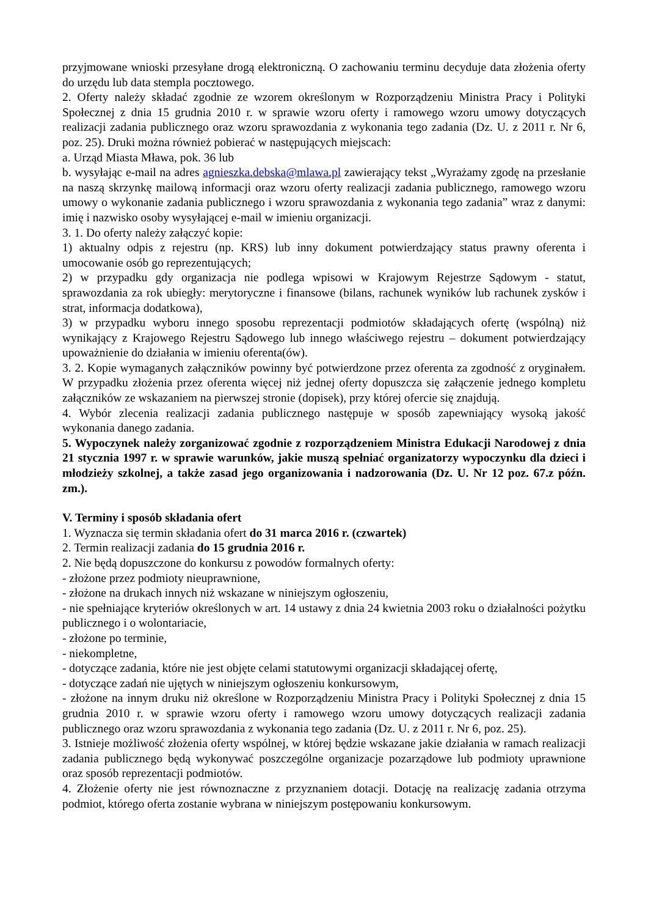przyjmowane wnioski przesyłane drogą elektroniczną. O zachowaniu terminu decyduje data złożenia oferty do urzędu lub data stempla pocztowego.
2. Oferty należy składać zgodnie ze wzorem określonym w Rozporządzeniu Ministra Pracy i Polityki Społecznej z dnia 15 grudnia 2010 r. w sprawie wzoru oferty i ramowego wzoru umowy dotyczących realizacji zadania publicznego oraz wzoru sprawozdania z wykonania tego zadania (Dz. U. z 2011 r. Nr 6, poz. 25). Druki można również pobierać w następujących miejscach:
a. Urząd Miasta Mława, pok. 36 lub
b. wysyłając e-mail na adres agnieszka.debska@mlawa.pl zawierający tekst „Wyrażamy zgodę na przesłanie na naszą skrzynkę mailową informacji oraz wzoru oferty realizacji zadania publicznego, ramowego wzoru umowy o wykonanie zadania publicznego i wzoru sprawozdania z wykonania tego zadania” wraz z danymi: imię i nazwisko osoby wysyłającej e-mail w imieniu organizacji.
3. 1. Do oferty należy załączyć kopie:
1) aktualny odpis z rejestru (np. KRS) lub inny dokument potwierdzający status prawny oferenta i umocowanie osób go reprezentujących;
2) w przypadku gdy organizacja nie podlega wpisowi w Krajowym Rejestrze Sądowym - statut, sprawozdania za rok ubiegły: merytoryczne i finansowe (bilans, rachunek wyników lub rachunek zysków i strat, informacja dodatkowa),
3) w przypadku wyboru innego sposobu reprezentacji podmiotów składających ofertę (wspólną) niż wynikający z Krajowego Rejestru Sądowego lub innego właściwego rejestru – dokument potwierdzający upoważnienie do działania w imieniu oferenta(ów).
3. 2. Kopie wymaganych załączników powinny być potwierdzone przez oferenta za zgodność z oryginałem. W przypadku złożenia przez oferenta więcej niż jednej oferty dopuszcza się załączenie jednego kompletu załączników ze wskazaniem na pierwszej stronie (dopisek), przy której ofercie się znajdują.
4. Wybór zlecenia realizacji zadania publicznego następuje w sposób zapewniający wysoką jakość wykonania danego zadania.
5. Wypoczynek należy zorganizować zgodnie z rozporządzeniem Ministra Edukacji Narodowej z dnia 21 stycznia 1997 r. w sprawie warunków, jakie muszą spełniać organizatorzy wypoczynku dla dzieci i młodzieży szkolnej, a także zasad jego organizowania i nadzorowania (Dz. U. Nr 12 poz. 67.z późn. zm.).
V. Terminy i sposób składania ofert
1. Wyznacza się termin składania ofert do 31 marca 2016 r. (czwartek)
2. Termin realizacji zadania do 15 grudnia 2016 r.
2. Nie będą dopuszczone do konkursu z powodów formalnych oferty:
- złożone przez podmioty nieuprawnione,
- złożone na drukach innych niż wskazane w niniejszym ogłoszeniu,
- nie spełniające kryteriów określonych w art. 14 ustawy z dnia 24 kwietnia 2003 roku o działalności pożytku publicznego i o wolontariacie,
- złożone po terminie,
- niekompletne,
- dotyczące zadania, które nie jest objęte celami statutowymi organizacji składającej ofertę,
- dotyczące zadań nie ujętych w niniejszym ogłoszeniu konkursowym,
- złożone na innym druku niż określone w Rozporządzeniu Ministra Pracy i Polityki Społecznej z dnia 15 grudnia 2010 r. w sprawie wzoru oferty i ramowego wzoru umowy dotyczących realizacji zadania publicznego oraz wzoru sprawozdania z wykonania tego zadania (Dz. U. z 2011 r. Nr 6, poz. 25).
3. Istnieje możliwość złożenia oferty wspólnej, w której będzie wskazane jakie działania w ramach realizacji zadania publicznego będą wykonywać poszczególne organizacje pozarządowe lub podmioty uprawnione oraz sposób reprezentacji podmiotów.
4. Złożenie oferty nie jest równoznaczne z przyznaniem dotacji. Dotację na realizację zadania otrzyma podmiot, którego oferta zostanie wybrana w niniejszym postępowaniu konkursowym.